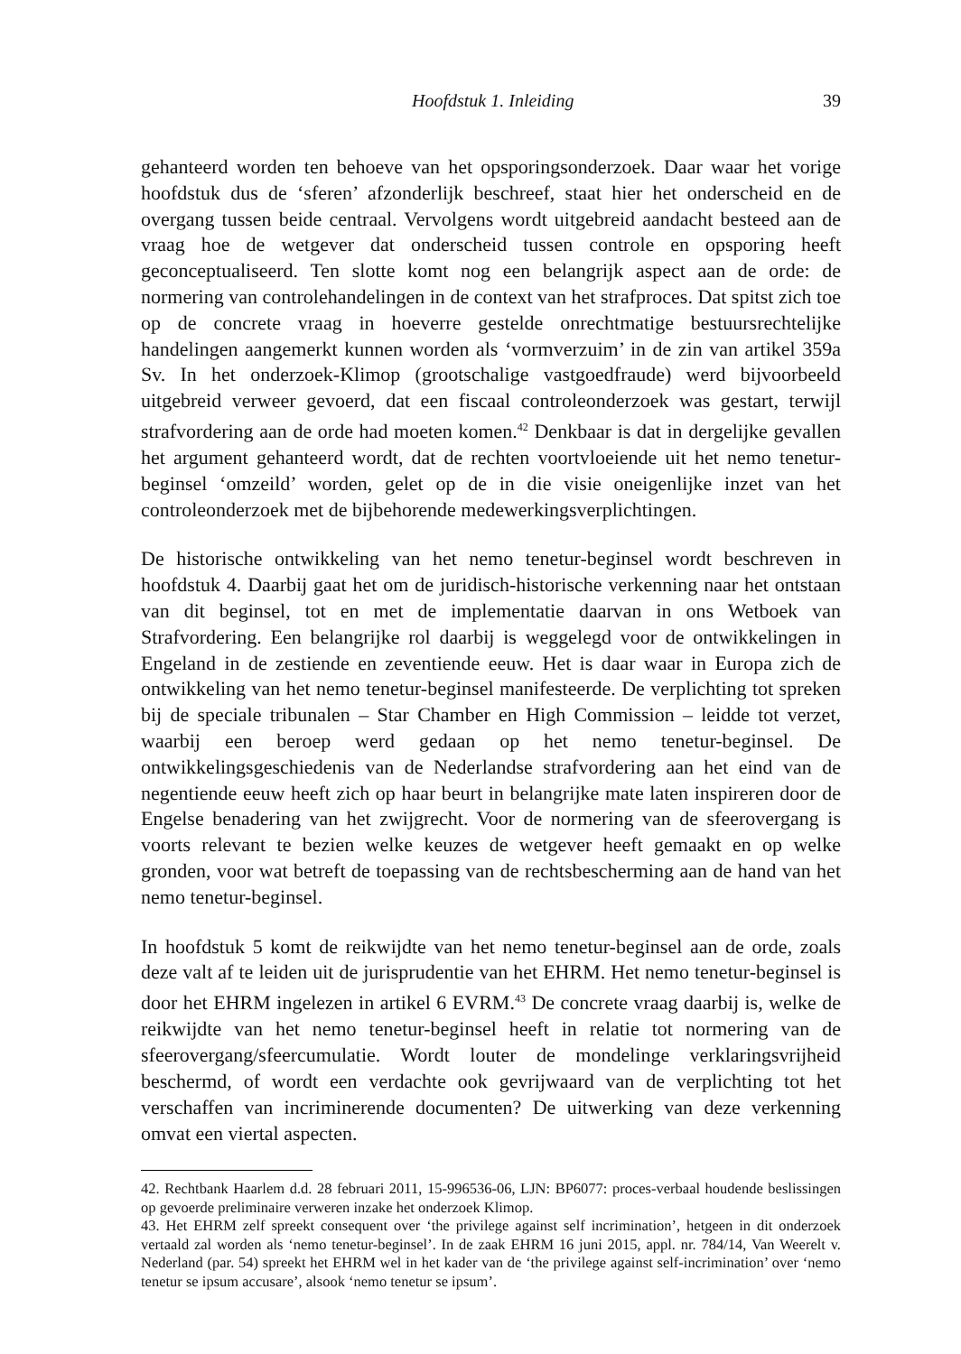Hoofdstuk 1. Inleiding 39
gehanteerd worden ten behoeve van het opsporingsonderzoek. Daar waar het vorige hoofdstuk dus de ‘sferen’ afzonderlijk beschreef, staat hier het onderscheid en de overgang tussen beide centraal. Vervolgens wordt uitgebreid aandacht besteed aan de vraag hoe de wetgever dat onderscheid tussen controle en opsporing heeft geconceptualiseerd. Ten slotte komt nog een belangrijk aspect aan de orde: de normering van controlehandelingen in de context van het strafproces. Dat spitst zich toe op de concrete vraag in hoeverre gestelde onrechtmatige bestuursrechtelijke handelingen aangemerkt kunnen worden als ‘vormverzuim’ in de zin van artikel 359a Sv. In het onderzoek-Klimop (grootschalige vastgoedfraude) werd bijvoorbeeld uitgebreid verweer gevoerd, dat een fiscaal controleonderzoek was gestart, terwijl strafvordering aan de orde had moeten komen.<sup>42</sup> Denkbaar is dat in dergelijke gevallen het argument gehanteerd wordt, dat de rechten voortvloeiende uit het nemo tenetur-beginsel ‘omzeild’ worden, gelet op de in die visie oneigenlijke inzet van het controleonderzoek met de bijbehorende medewerkingsverplichtingen.
De historische ontwikkeling van het nemo tenetur-beginsel wordt beschreven in hoofdstuk 4. Daarbij gaat het om de juridisch-historische verkenning naar het ontstaan van dit beginsel, tot en met de implementatie daarvan in ons Wetboek van Strafvordering. Een belangrijke rol daarbij is weggelegd voor de ontwikkelingen in Engeland in de zestiende en zeventiende eeuw. Het is daar waar in Europa zich de ontwikkeling van het nemo tenetur-beginsel manifesteerde. De verplichting tot spreken bij de speciale tribunalen – Star Chamber en High Commission – leidde tot verzet, waarbij een beroep werd gedaan op het nemo tenetur-beginsel. De ontwikkelingsgeschiedenis van de Nederlandse strafvordering aan het eind van de negentiende eeuw heeft zich op haar beurt in belangrijke mate laten inspireren door de Engelse benadering van het zwijgrecht. Voor de normering van de sfeerovergang is voorts relevant te bezien welke keuzes de wetgever heeft gemaakt en op welke gronden, voor wat betreft de toepassing van de rechtsbescherming aan de hand van het nemo tenetur-beginsel.
In hoofdstuk 5 komt de reikwijdte van het nemo tenetur-beginsel aan de orde, zoals deze valt af te leiden uit de jurisprudentie van het EHRM. Het nemo tenetur-beginsel is door het EHRM ingelezen in artikel 6 EVRM.<sup>43</sup> De concrete vraag daarbij is, welke de reikwijdte van het nemo tenetur-beginsel heeft in relatie tot normering van de sfeerovergang/sfeercumulatie. Wordt louter de mondelinge verklaringsvrijheid beschermd, of wordt een verdachte ook gevrijwaard van de verplichting tot het verschaffen van incriminerende documenten? De uitwerking van deze verkenning omvat een viertal aspecten.
42. Rechtbank Haarlem d.d. 28 februari 2011, 15-996536-06, LJN: BP6077: proces-verbaal houdende beslissingen op gevoerde preliminaire verweren inzake het onderzoek Klimop.
43. Het EHRM zelf spreekt consequent over ‘the privilege against self incrimination’, hetgeen in dit onderzoek vertaald zal worden als ‘nemo tenetur-beginsel’. In de zaak EHRM 16 juni 2015, appl. nr. 784/14, Van Weerelt v. Nederland (par. 54) spreekt het EHRM wel in het kader van de ‘the privilege against self-incrimination’ over ‘nemo tenetur se ipsum accusare’, alsook ‘nemo tenetur se ipsum’.